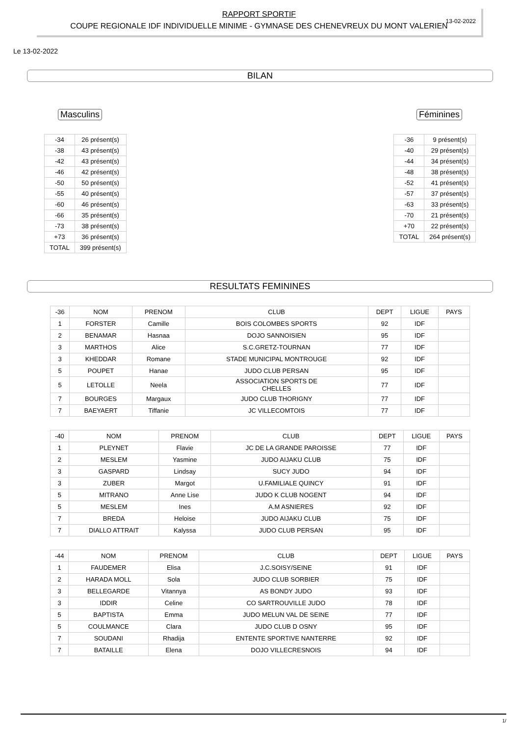RAPPORT SPORTIF
COUPE REGIONALE IDF INDIVIDUELLE MINIME - GYMNASE DES CHENEVREUX DU MONT VALERIEN
13-02-2022
Le 13-02-2022
BILAN
Masculins
| -34 | 26 présent(s) |
| -38 | 43 présent(s) |
| -42 | 43 présent(s) |
| -46 | 42 présent(s) |
| -50 | 50 présent(s) |
| -55 | 40 présent(s) |
| -60 | 46 présent(s) |
| -66 | 35 présent(s) |
| -73 | 38 présent(s) |
| +73 | 36 présent(s) |
| TOTAL | 399 présent(s) |
Féminines
| -36 | 9 présent(s) |
| -40 | 29 présent(s) |
| -44 | 34 présent(s) |
| -48 | 38 présent(s) |
| -52 | 41 présent(s) |
| -57 | 37 présent(s) |
| -63 | 33 présent(s) |
| -70 | 21 présent(s) |
| +70 | 22 présent(s) |
| TOTAL | 264 présent(s) |
RESULTATS FEMININES
| -36 | NOM | PRENOM | CLUB | DEPT | LIGUE | PAYS |
| --- | --- | --- | --- | --- | --- | --- |
| 1 | FORSTER | Camille | BOIS COLOMBES SPORTS | 92 | IDF | |
| 2 | BENAMAR | Hasnaa | DOJO SANNOISIEN | 95 | IDF | |
| 3 | MARTHOS | Alice | S.C.GRETZ-TOURNAN | 77 | IDF | |
| 3 | KHEDDAR | Romane | STADE MUNICIPAL MONTROUGE | 92 | IDF | |
| 5 | POUPET | Hanae | JUDO CLUB PERSAN | 95 | IDF | |
| 5 | LETOLLE | Neela | ASSOCIATION SPORTS DE CHELLES | 77 | IDF | |
| 7 | BOURGES | Margaux | JUDO CLUB THORIGNY | 77 | IDF | |
| 7 | BAEYAERT | Tiffanie | JC VILLECOMTOIS | 77 | IDF | |
| -40 | NOM | PRENOM | CLUB | DEPT | LIGUE | PAYS |
| --- | --- | --- | --- | --- | --- | --- |
| 1 | PLEYNET | Flavie | JC DE LA GRANDE PAROISSE | 77 | IDF | |
| 2 | MESLEM | Yasmine | JUDO AIJAKU CLUB | 75 | IDF | |
| 3 | GASPARD | Lindsay | SUCY JUDO | 94 | IDF | |
| 3 | ZUBER | Margot | U.FAMILIALE QUINCY | 91 | IDF | |
| 5 | MITRANO | Anne Lise | JUDO K CLUB NOGENT | 94 | IDF | |
| 5 | MESLEM | Ines | A.M ASNIERES | 92 | IDF | |
| 7 | BREDA | Heloise | JUDO AIJAKU CLUB | 75 | IDF | |
| 7 | DIALLO ATTRAIT | Kalyssa | JUDO CLUB PERSAN | 95 | IDF | |
| -44 | NOM | PRENOM | CLUB | DEPT | LIGUE | PAYS |
| --- | --- | --- | --- | --- | --- | --- |
| 1 | FAUDEMER | Elisa | J.C.SOISY/SEINE | 91 | IDF | |
| 2 | HARADA MOLL | Sola | JUDO CLUB SORBIER | 75 | IDF | |
| 3 | BELLEGARDE | Vitannya | AS BONDY JUDO | 93 | IDF | |
| 3 | IDDIR | Celine | CO SARTROUVILLE JUDO | 78 | IDF | |
| 5 | BAPTISTA | Emma | JUDO MELUN VAL DE SEINE | 77 | IDF | |
| 5 | COULMANCE | Clara | JUDO CLUB D OSNY | 95 | IDF | |
| 7 | SOUDANI | Rhadija | ENTENTE SPORTIVE NANTERRE | 92 | IDF | |
| 7 | BATAILLE | Elena | DOJO VILLECRESNOIS | 94 | IDF | |
1/